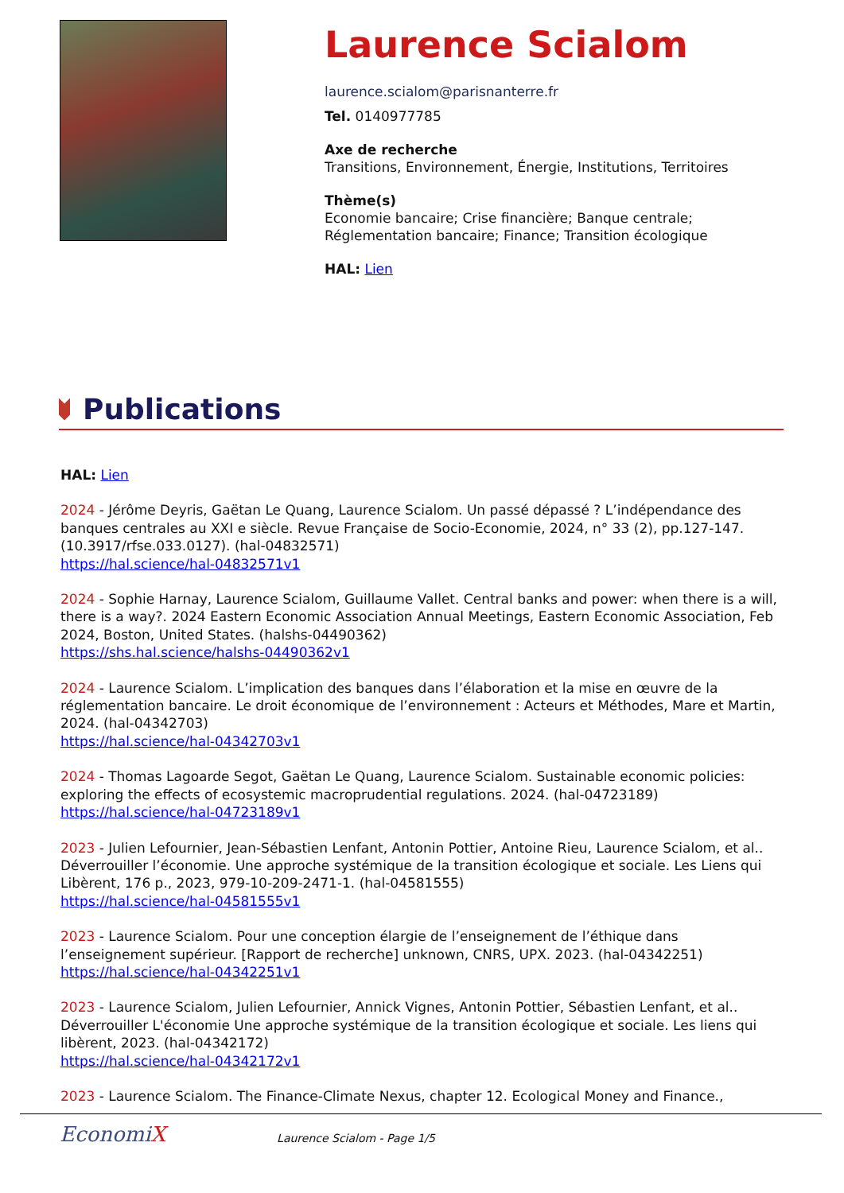Laurence Scialom
laurence.scialom@parisnanterre.fr
Tel. 0140977785
Axe de recherche
Transitions, Environnement, Énergie, Institutions, Territoires
Thème(s)
Economie bancaire; Crise financière; Banque centrale;
Réglementation bancaire; Finance; Transition écologique
HAL: Lien
Publications
HAL: Lien
2024 - Jérôme Deyris, Gaëtan Le Quang, Laurence Scialom. Un passé dépassé ? L’indépendance des banques centrales au XXI e siècle. Revue Française de Socio-Economie, 2024, n° 33 (2), pp.127-147. (10.3917/rfse.033.0127). (hal-04832571)
https://hal.science/hal-04832571v1
2024 - Sophie Harnay, Laurence Scialom, Guillaume Vallet. Central banks and power: when there is a will, there is a way?. 2024 Eastern Economic Association Annual Meetings, Eastern Economic Association, Feb 2024, Boston, United States. (halshs-04490362)
https://shs.hal.science/halshs-04490362v1
2024 - Laurence Scialom. L’implication des banques dans l’élaboration et la mise en œuvre de la réglementation bancaire. Le droit économique de l’environnement : Acteurs et Méthodes, Mare et Martin, 2024. (hal-04342703)
https://hal.science/hal-04342703v1
2024 - Thomas Lagoarde Segot, Gaëtan Le Quang, Laurence Scialom. Sustainable economic policies: exploring the effects of ecosystemic macroprudential regulations. 2024. (hal-04723189)
https://hal.science/hal-04723189v1
2023 - Julien Lefournier, Jean-Sébastien Lenfant, Antonin Pottier, Antoine Rieu, Laurence Scialom, et al.. Déverrouiller l’économie. Une approche systémique de la transition écologique et sociale. Les Liens qui Libèrent, 176 p., 2023, 979-10-209-2471-1. (hal-04581555)
https://hal.science/hal-04581555v1
2023 - Laurence Scialom. Pour une conception élargie de l’enseignement de l’éthique dans l’enseignement supérieur. [Rapport de recherche] unknown, CNRS, UPX. 2023. (hal-04342251)
https://hal.science/hal-04342251v1
2023 - Laurence Scialom, Julien Lefournier, Annick Vignes, Antonin Pottier, Sébastien Lenfant, et al.. Déverrouiller L'économie Une approche systémique de la transition écologique et sociale. Les liens qui libèrent, 2023. (hal-04342172)
https://hal.science/hal-04342172v1
2023 - Laurence Scialom. The Finance-Climate Nexus, chapter 12. Ecological Money and Finance.,
EconomiX
Laurence Scialom - Page 1/5